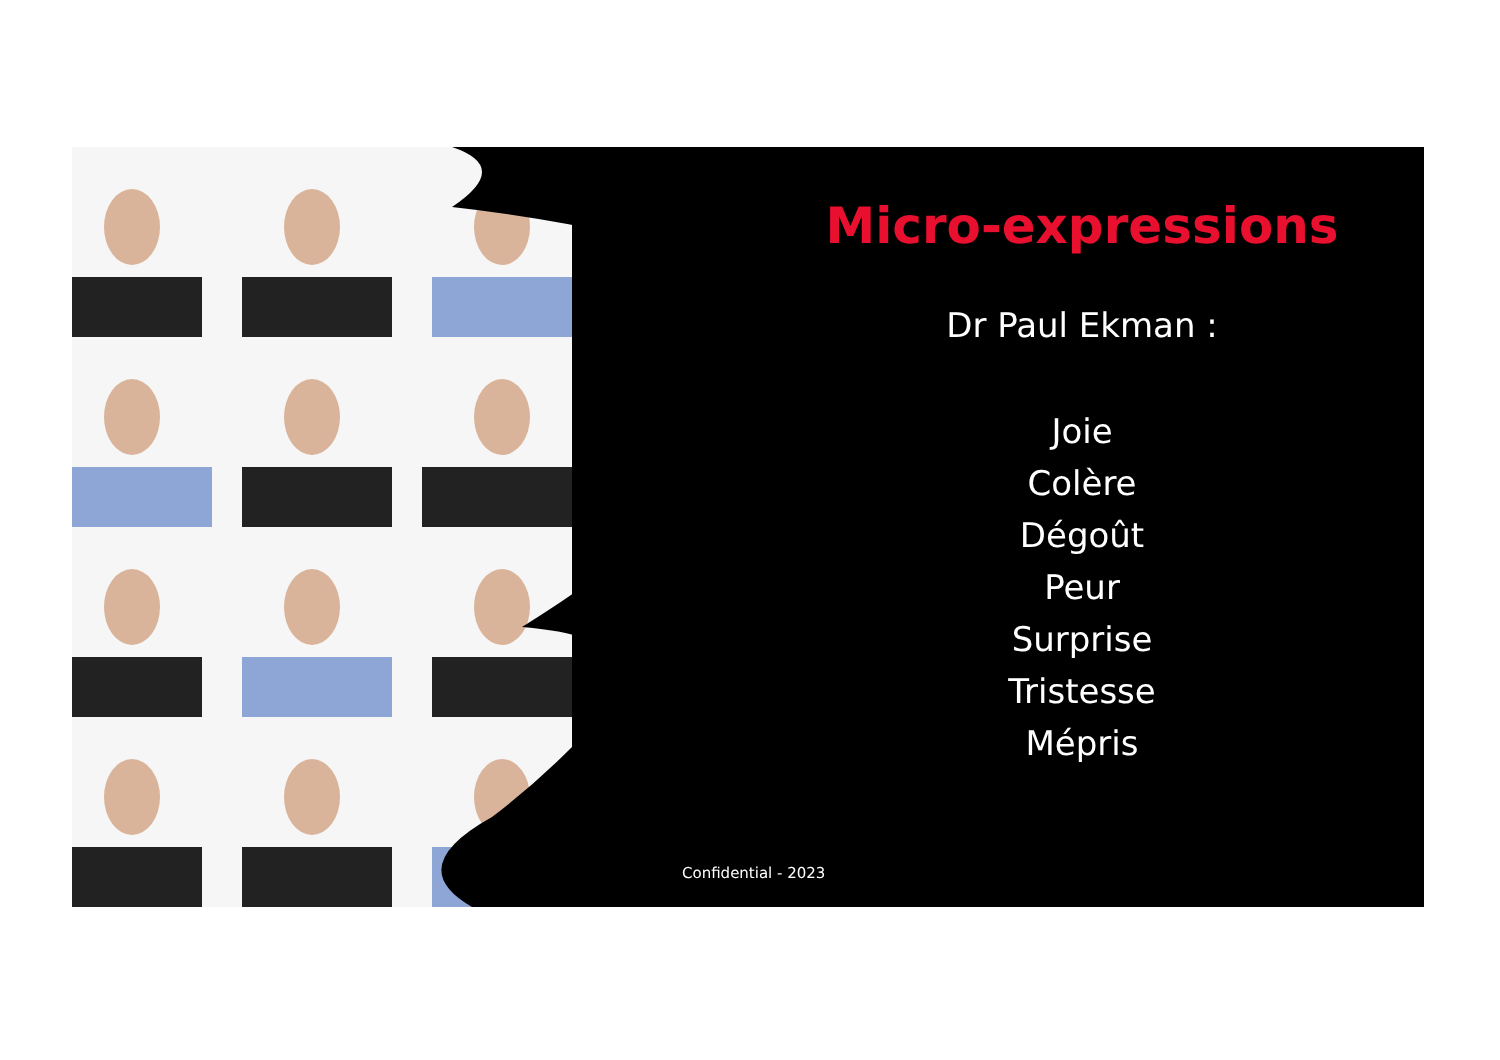Micro-expressions
Dr Paul Ekman :
Joie
Colère
Dégoût
Peur
Surprise
Tristesse
Mépris
Confidential - 2023